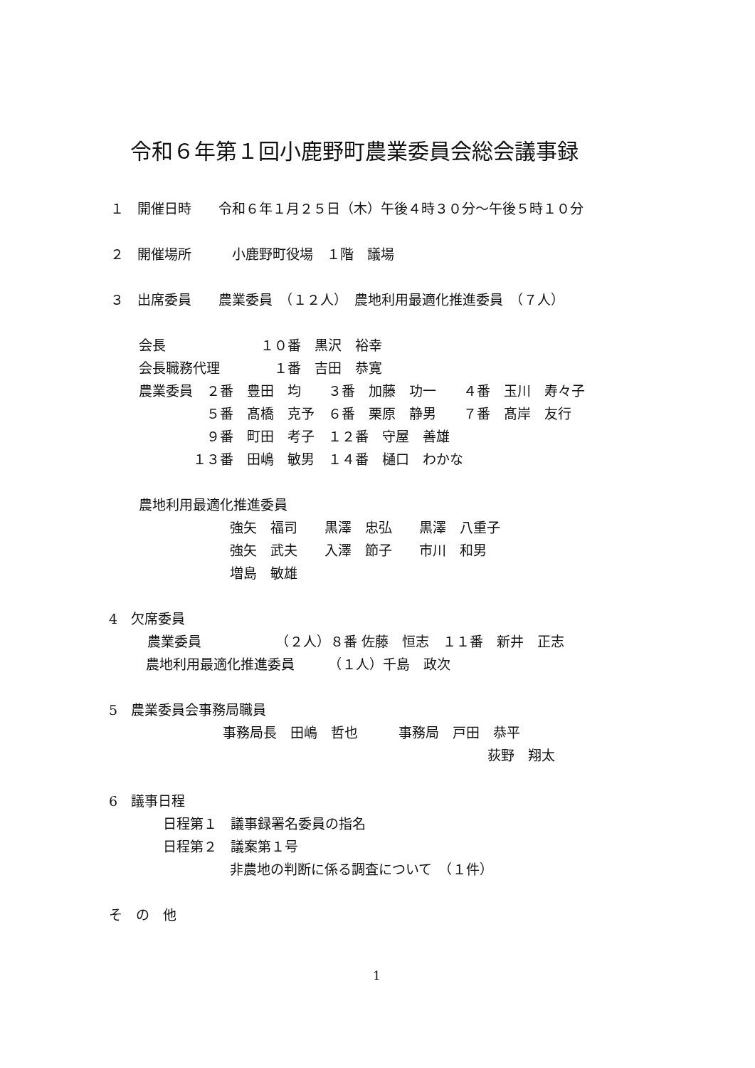令和６年第１回小鹿野町農業委員会総会議事録
１　開催日時　　令和６年１月２５日（木）午後４時３０分～午後５時１０分
２　開催場所　　　小鹿野町役場　１階　議場
３　出席委員　　農業委員　（１２人）　農地利用最適化推進委員　（７人）
会長　　　　　　　１０番　黒沢　裕幸
会長職務代理　　　　１番　吉田　恭寛
農業委員　２番　豊田　均　　３番　加藤　功一　　４番　玉川　寿々子
　　　　　５番　髙橋　克予　６番　栗原　静男　　７番　髙岸　友行
　　　　　９番　町田　考子　１２番　守屋　善雄
　　　　１３番　田嶋　敏男　１４番　樋口　わかな
農地利用最適化推進委員
強矢　福司　　黒澤　忠弘　　黒澤　八重子
強矢　武夫　　入澤　節子　　市川　和男
増島　敏雄
4　欠席委員
農業委員　　　　　　（２人）８番 佐藤　恒志　１１番　新井　正志
農地利用最適化推進委員　　　（１人）千島　政次
5　農業委員会事務局職員
事務局長　田嶋　哲也　　　事務局　戸田　恭平
荻野　翔太
6　議事日程
日程第１　議事録署名委員の指名
日程第２　議案第１号
非農地の判断に係る調査について　（１件）
そ　の　他
1